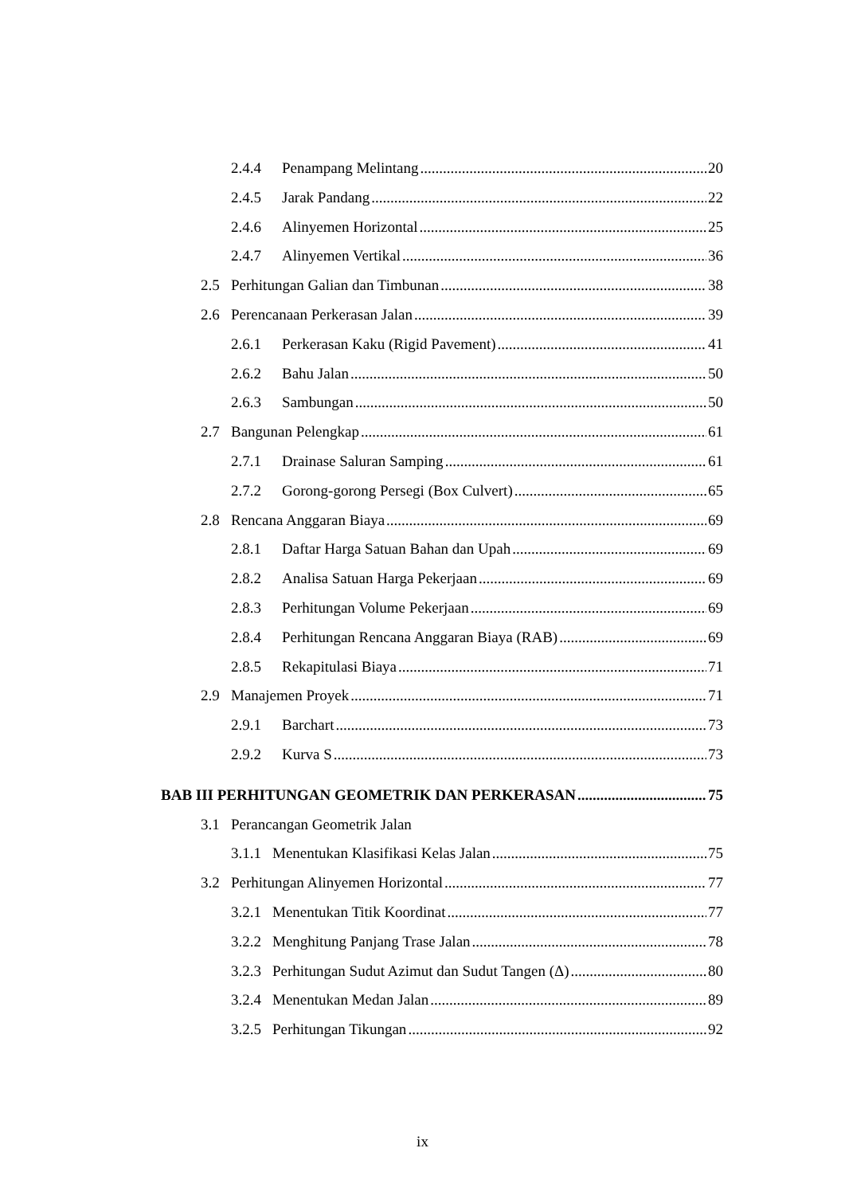2.4.4 Penampang Melintang 20
2.4.5 Jarak Pandang 22
2.4.6 Alinyemen Horizontal 25
2.4.7 Alinyemen Vertikal 36
2.5 Perhitungan Galian dan Timbunan 38
2.6 Perencanaan Perkerasan Jalan 39
2.6.1 Perkerasan Kaku (Rigid Pavement) 41
2.6.2 Bahu Jalan 50
2.6.3 Sambungan 50
2.7 Bangunan Pelengkap 61
2.7.1 Drainase Saluran Samping 61
2.7.2 Gorong-gorong Persegi (Box Culvert) 65
2.8 Rencana Anggaran Biaya 69
2.8.1 Daftar Harga Satuan Bahan dan Upah 69
2.8.2 Analisa Satuan Harga Pekerjaan 69
2.8.3 Perhitungan Volume Pekerjaan 69
2.8.4 Perhitungan Rencana Anggaran Biaya (RAB) 69
2.8.5 Rekapitulasi Biaya 71
2.9 Manajemen Proyek 71
2.9.1 Barchart 73
2.9.2 Kurva S 73
BAB III PERHITUNGAN GEOMETRIK DAN PERKERASAN 75
3.1 Perancangan Geometrik Jalan
3.1.1 Menentukan Klasifikasi Kelas Jalan 75
3.2 Perhitungan Alinyemen Horizontal 77
3.2.1 Menentukan Titik Koordinat 77
3.2.2 Menghitung Panjang Trase Jalan 78
3.2.3 Perhitungan Sudut Azimut dan Sudut Tangen (Δ) 80
3.2.4 Menentukan Medan Jalan 89
3.2.5 Perhitungan Tikungan 92
ix